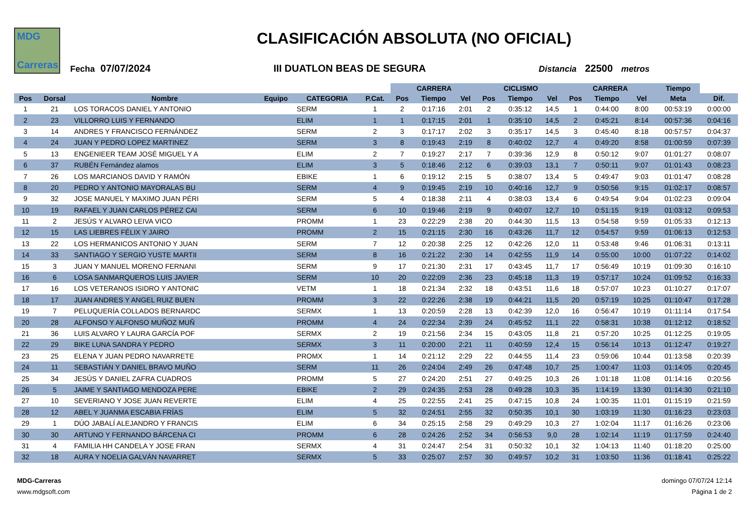MDG
Carreras
CLASIFICACIÓN ABSOLUTA (NO OFICIAL)
Fecha 07/07/2024 III DUATLON BEAS DE SEGURA Distancia 22500 metros
| | | | | | | CARRERA | | | CICLISMO | | | CARRERA | | | Tiempo | |
| --- | --- | --- | --- | --- | --- | --- | --- | --- | --- | --- | --- | --- | --- | --- | --- | --- |
| Pos | Dorsal | Nombre | Equipo | CATEGORIA | P.Cat. | Pos | Tiempo | Vel | Pos | Tiempo | Vel | Pos | Tiempo | Vel | Meta | Dif. |
| 1 | 21 | LOS TORACOS DANIEL Y ANTONIO | | SERM | 1 | 2 | 0:17:16 | 2:01 | 2 | 0:35:12 | 14,5 | 1 | 0:44:00 | 8:00 | 00:53:19 | 0:00:00 |
| 2 | 23 | VILLORRO LUIS Y FERNANDO | | ELIM | 1 | 1 | 0:17:15 | 2:01 | 1 | 0:35:10 | 14,5 | 2 | 0:45:21 | 8:14 | 00:57:36 | 0:04:16 |
| 3 | 14 | ANDRES Y FRANCISCO FERNÁNDEZ | | SERM | 2 | 3 | 0:17:17 | 2:02 | 3 | 0:35:17 | 14,5 | 3 | 0:45:40 | 8:18 | 00:57:57 | 0:04:37 |
| 4 | 24 | JUAN Y PEDRO LOPEZ MARTINEZ | | SERM | 3 | 8 | 0:19:43 | 2:19 | 8 | 0:40:02 | 12,7 | 4 | 0:49:20 | 8:58 | 01:00:59 | 0:07:39 |
| 5 | 13 | ENGENIEER TEAM JOSÉ MIGUEL Y A | | ELIM | 2 | 7 | 0:19:27 | 2:17 | 7 | 0:39:36 | 12,9 | 8 | 0:50:12 | 9:07 | 01:01:27 | 0:08:07 |
| 6 | 37 | RUBÉN Fernández alamos | | ELIM | 3 | 5 | 0:18:46 | 2:12 | 6 | 0:39:03 | 13,1 | 7 | 0:50:11 | 9:07 | 01:01:43 | 0:08:23 |
| 7 | 26 | LOS MARCIANOS DAVID Y RAMÓN | | EBIKE | 1 | 6 | 0:19:12 | 2:15 | 5 | 0:38:07 | 13,4 | 5 | 0:49:47 | 9:03 | 01:01:47 | 0:08:28 |
| 8 | 20 | PEDRO Y ANTONIO MAYORALAS BU | | SERM | 4 | 9 | 0:19:45 | 2:19 | 10 | 0:40:16 | 12,7 | 9 | 0:50:56 | 9:15 | 01:02:17 | 0:08:57 |
| 9 | 32 | JOSE MANUEL Y MAXIMO JUAN PÉRI | | SERM | 5 | 4 | 0:18:38 | 2:11 | 4 | 0:38:03 | 13,4 | 6 | 0:49:54 | 9:04 | 01:02:23 | 0:09:04 |
| 10 | 19 | RAFAEL Y JUAN CARLOS PÉREZ CAI | | SERM | 6 | 10 | 0:19:46 | 2:19 | 9 | 0:40:07 | 12,7 | 10 | 0:51:15 | 9:19 | 01:03:12 | 0:09:53 |
| 11 | 2 | JESÚS Y ALVARO LEIVA VICO | | PROMM | 1 | 23 | 0:22:29 | 2:38 | 20 | 0:44:30 | 11,5 | 13 | 0:54:58 | 9:59 | 01:05:33 | 0:12:13 |
| 12 | 15 | LAS LIEBRES FÉLIX Y JAIRO | | PROMM | 2 | 15 | 0:21:15 | 2:30 | 16 | 0:43:26 | 11,7 | 12 | 0:54:57 | 9:59 | 01:06:13 | 0:12:53 |
| 13 | 22 | LOS HERMANICOS ANTONIO Y JUAN | | SERM | 7 | 12 | 0:20:38 | 2:25 | 12 | 0:42:26 | 12,0 | 11 | 0:53:48 | 9:46 | 01:06:31 | 0:13:11 |
| 14 | 33 | SANTIAGO Y SERGIO YUSTE MARTII | | SERM | 8 | 16 | 0:21:22 | 2:30 | 14 | 0:42:55 | 11,9 | 14 | 0:55:00 | 10:00 | 01:07:22 | 0:14:02 |
| 15 | 3 | JUAN Y MANUEL MORENO FERNANI | | SERM | 9 | 17 | 0:21:30 | 2:31 | 17 | 0:43:45 | 11,7 | 17 | 0:56:49 | 10:19 | 01:09:30 | 0:16:10 |
| 16 | 6 | LOSA SANMARQUEROS LUIS JAVIER | | SERM | 10 | 20 | 0:22:09 | 2:36 | 23 | 0:45:18 | 11,3 | 19 | 0:57:17 | 10:24 | 01:09:52 | 0:16:33 |
| 17 | 16 | LOS VETERANOS ISIDRO Y ANTONIC | | VETM | 1 | 18 | 0:21:34 | 2:32 | 18 | 0:43:51 | 11,6 | 18 | 0:57:07 | 10:23 | 01:10:27 | 0:17:07 |
| 18 | 17 | JUAN ANDRES Y ANGEL RUIZ BUEN | | PROMM | 3 | 22 | 0:22:26 | 2:38 | 19 | 0:44:21 | 11,5 | 20 | 0:57:19 | 10:25 | 01:10:47 | 0:17:28 |
| 19 | 7 | PELUQUERÍA COLLADOS BERNARDC | | SERMX | 1 | 13 | 0:20:59 | 2:28 | 13 | 0:42:39 | 12,0 | 16 | 0:56:47 | 10:19 | 01:11:14 | 0:17:54 |
| 20 | 28 | ALFONSO Y ALFONSO MUÑOZ MUÑ | | PROMM | 4 | 24 | 0:22:34 | 2:39 | 24 | 0:45:52 | 11,1 | 22 | 0:58:31 | 10:38 | 01:12:12 | 0:18:52 |
| 21 | 36 | LUIS ALVARO Y LAURA GARCÍA POF | | SERMX | 2 | 19 | 0:21:56 | 2:34 | 15 | 0:43:05 | 11,8 | 21 | 0:57:20 | 10:25 | 01:12:25 | 0:19:05 |
| 22 | 29 | BIKE LUNA SANDRA Y PEDRO | | SERMX | 3 | 11 | 0:20:00 | 2:21 | 11 | 0:40:59 | 12,4 | 15 | 0:56:14 | 10:13 | 01:12:47 | 0:19:27 |
| 23 | 25 | ELENA Y JUAN PEDRO NAVARRETE | | PROMX | 1 | 14 | 0:21:12 | 2:29 | 22 | 0:44:55 | 11,4 | 23 | 0:59:06 | 10:44 | 01:13:58 | 0:20:39 |
| 24 | 11 | SEBASTIÁN Y DANIEL BRAVO MUÑO | | SERM | 11 | 26 | 0:24:04 | 2:49 | 26 | 0:47:48 | 10,7 | 25 | 1:00:47 | 11:03 | 01:14:05 | 0:20:45 |
| 25 | 34 | JESÚS Y DANIEL ZAFRA CUADROS | | PROMM | 5 | 27 | 0:24:20 | 2:51 | 27 | 0:49:25 | 10,3 | 26 | 1:01:18 | 11:08 | 01:14:16 | 0:20:56 |
| 26 | 5 | JAIME Y SANTIAGO MENDOZA PERE | | EBIKE | 2 | 29 | 0:24:35 | 2:53 | 28 | 0:49:28 | 10,3 | 35 | 1:14:19 | 13:30 | 01:14:30 | 0:21:10 |
| 27 | 10 | SEVERIANO Y JOSE JUAN REVERTE | | ELIM | 4 | 25 | 0:22:55 | 2:41 | 25 | 0:47:15 | 10,8 | 24 | 1:00:35 | 11:01 | 01:15:19 | 0:21:59 |
| 28 | 12 | ABEL Y JUANMA ESCABIA FRÍAS | | ELIM | 5 | 32 | 0:24:51 | 2:55 | 32 | 0:50:35 | 10,1 | 30 | 1:03:19 | 11:30 | 01:16:23 | 0:23:03 |
| 29 | 1 | DÚO JABALÍ ALEJANDRO Y FRANCIS | | ELIM | 6 | 34 | 0:25:15 | 2:58 | 29 | 0:49:29 | 10,3 | 27 | 1:02:04 | 11:17 | 01:16:26 | 0:23:06 |
| 30 | 30 | ARTUNO Y FERNANDO BÁRCENA CI | | PROMM | 6 | 28 | 0:24:26 | 2:52 | 34 | 0:56:53 | 9,0 | 28 | 1:02:14 | 11:19 | 01:17:59 | 0:24:40 |
| 31 | 4 | FAMILIA HH CANDELA Y JOSE FRAN | | SERMX | 4 | 31 | 0:24:47 | 2:54 | 31 | 0:50:32 | 10,1 | 32 | 1:04:13 | 11:40 | 01:18:20 | 0:25:00 |
| 32 | 18 | AURA Y NOELIA GALVÁN NAVARRET | | SERMX | 5 | 33 | 0:25:07 | 2:57 | 30 | 0:49:57 | 10,2 | 31 | 1:03:50 | 11:36 | 01:18:41 | 0:25:22 |
MDG-Carreras
www.mdgsoft.com
domingo 07/07/24 12:14
Página 1 de 2